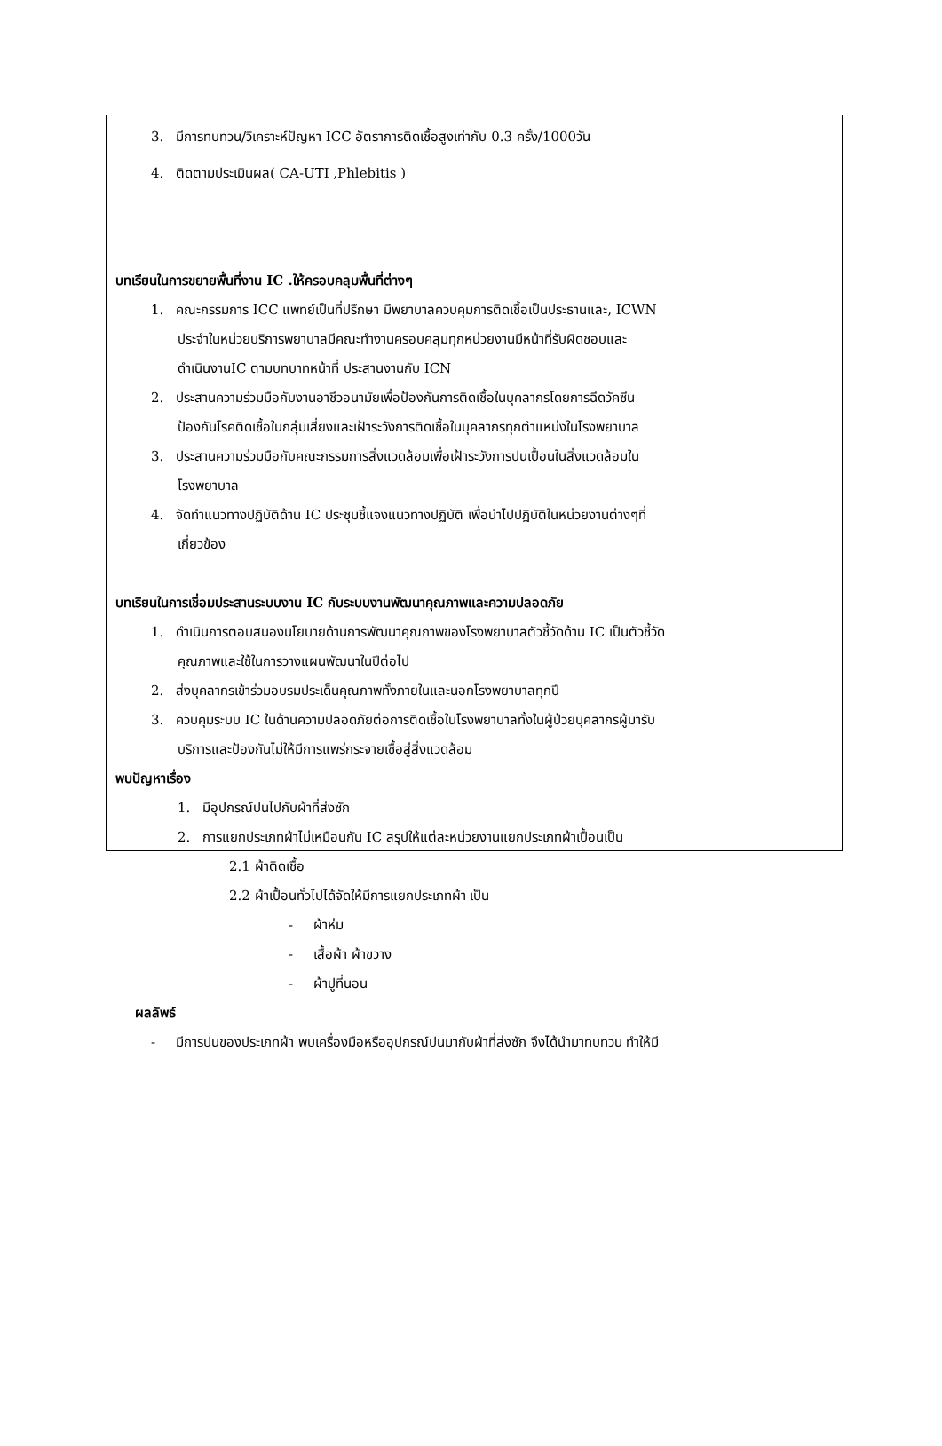3. มีการทบทวน/วิเคราะห์ปัญหา ICC อัตราการติดเชื้อสูงเท่ากับ 0.3 ครั้ง/1000วัน
4. ติดตามประเมินผล( CA-UTI ,Phlebitis )
บทเรียนในการขยายพื้นที่งาน IC .ให้ครอบคลุมพื้นที่ต่างๆ
1. คณะกรรมการ ICC แพทย์เป็นที่ปรึกษา มีพยาบาลควบคุมการติดเชื้อเป็นประธานและ, ICWN
ประจำในหน่วยบริการพยาบาลมีคณะทำงานครอบคลุมทุกหน่วยงานมีหน้าที่รับผิดชอบและ
ดำเนินงานIC ตามบทบาทหน้าที่ ประสานงานกับ ICN
2. ประสานความร่วมมือกับงานอาชีวอนามัยเพื่อป้องกันการติดเชื้อในบุคลากรโดยการฉีดวัคซีน
ป้องกันโรคติดเชื้อในกลุ่มเสี่ยงและเฝ้าระวังการติดเชื้อในบุคลากรทุกตำแหน่งในโรงพยาบาล
3. ประสานความร่วมมือกับคณะกรรมการสิ่งแวดล้อมเพื่อเฝ้าระวังการปนเปื้อนในสิ่งแวดล้อมใน
โรงพยาบาล
4. จัดทำแนวทางปฏิบัติด้าน IC ประชุมชี้แจงแนวทางปฏิบัติ เพื่อนำไปปฏิบัติในหน่วยงานต่างๆที่
เกี่ยวข้อง
บทเรียนในการเชื่อมประสานระบบงาน IC กับระบบงานพัฒนาคุณภาพและความปลอดภัย
1. ดำเนินการตอบสนองนโยบายด้านการพัฒนาคุณภาพของโรงพยาบาลตัวชี้วัดด้าน IC เป็นตัวชี้วัด
คุณภาพและใช้ในการวางแผนพัฒนาในปีต่อไป
2. ส่งบุคลากรเข้าร่วมอบรมประเด็นคุณภาพทั้งภายในและนอกโรงพยาบาลทุกปี
3. ควบคุมระบบ IC ในด้านความปลอดภัยต่อการติดเชื้อในโรงพยาบาลทั้งในผู้ป่วยบุคลากรผู้มารับ
บริการและป้องกันไม่ให้มีการแพร่กระจายเชื้อสู่สิ่งแวดล้อม
พบปัญหาเรื่อง
1. มีอุปกรณ์ปนไปกับผ้าที่ส่งซัก
2. การแยกประเภทผ้าไม่เหมือนกัน IC สรุปให้แต่ละหน่วยงานแยกประเภทผ้าเปื้อนเป็น
2.1 ผ้าติดเชื้อ
2.2 ผ้าเปื้อนทั่วไปได้จัดให้มีการแยกประเภทผ้า เป็น
- ผ้าห่ม
- เสื้อผ้า ผ้าขวาง
- ผ้าปูที่นอน
ผลลัพธ์
- มีการปนของประเภทผ้า พบเครื่องมือหรืออุปกรณ์ปนมากับผ้าที่ส่งซัก จึงได้นำมาทบทวน ทำให้มี